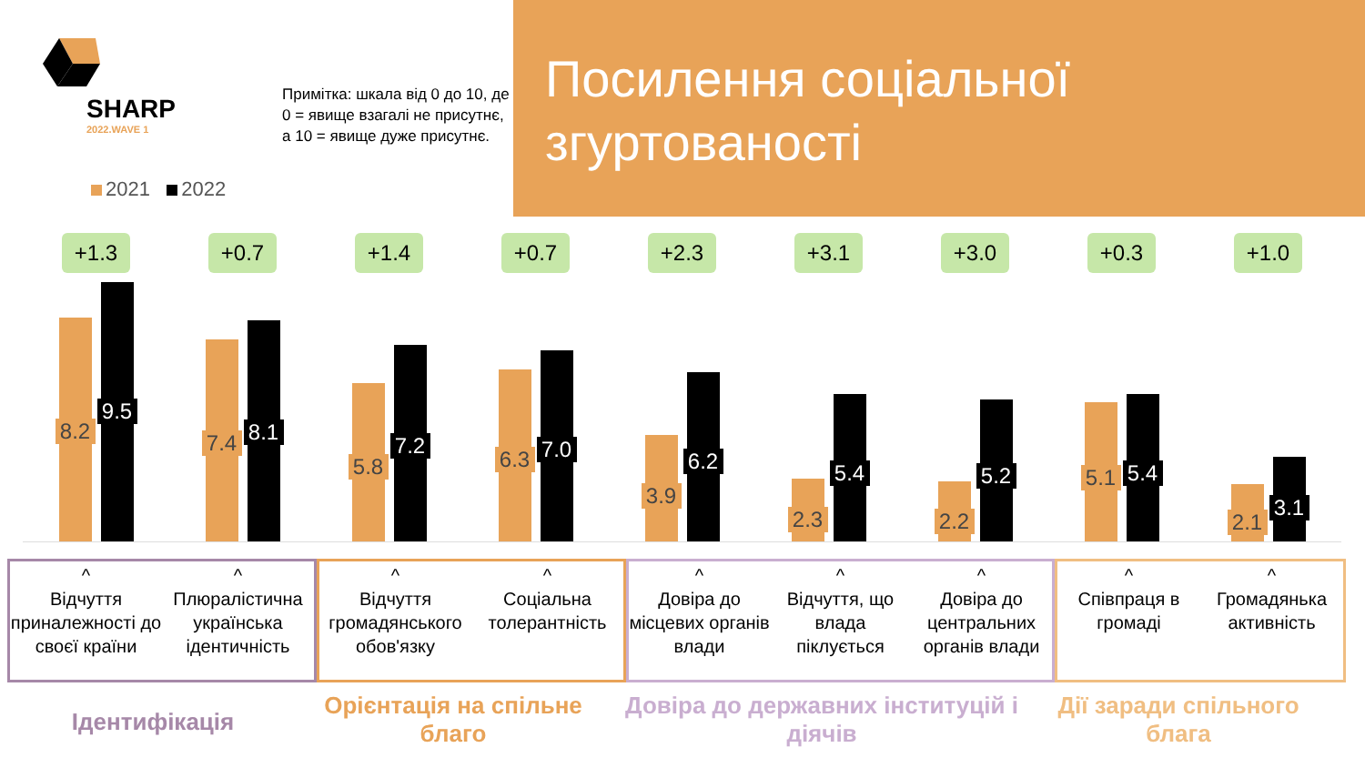SHARP
2022.WAVE 1
Примітка: шкала від 0 до 10, де 0 = явище взагалі не присутнє, а 10 = явище дуже присутнє.
2021 2022
Посилення соціальної згуртованості
+1.3
8.2
9.5
+0.7
7.4
8.1
+1.4
5.8
7.2
+0.7
6.3
7.0
+2.3
3.9
6.2
+3.1
2.3
5.4
+3.0
2.2
5.2
+0.3
5.1
5.4
+1.0
2.1
3.1
^
Відчуття приналежності до своєї країни
^
Плюралістична українська ідентичність
^
Відчуття громадянського обов'язку
^
Соціальна толерантність
^
Довіра до місцевих органів влади
^
Відчуття, що влада піклується
^
Довіра до центральних органів влади
^
Співпраця в громаді
^
Громадянька активність
Ідентифікація
Орієнтація на спільне благо
Довіра до державних інституцій і діячів
Дії заради спільного блага